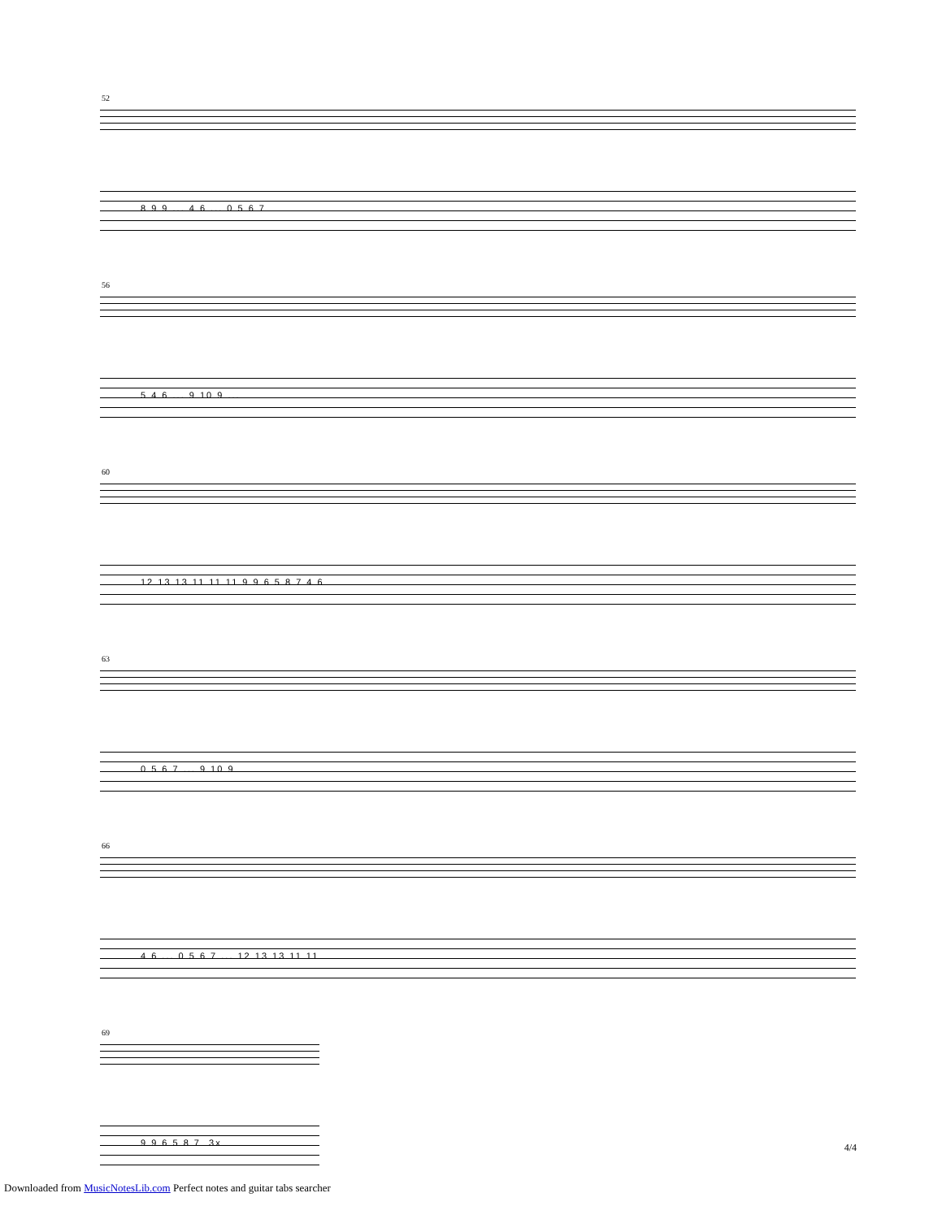52
8 9 9 ... 4 6 ... 0 5 6 7
56
5 4 6 ... 9 10 9 ...
60
12 13 13 11 11 11 9 9 6 5 8 7 4 6
63
0 5 6 7 ... 9 10 9
66
4 6 ... 0 5 6 7 ... 12 13 13 11 11
69
9 9 6 5 8 7 3x
4/4
Downloaded from MusicNotesLib.com Perfect notes and guitar tabs searcher